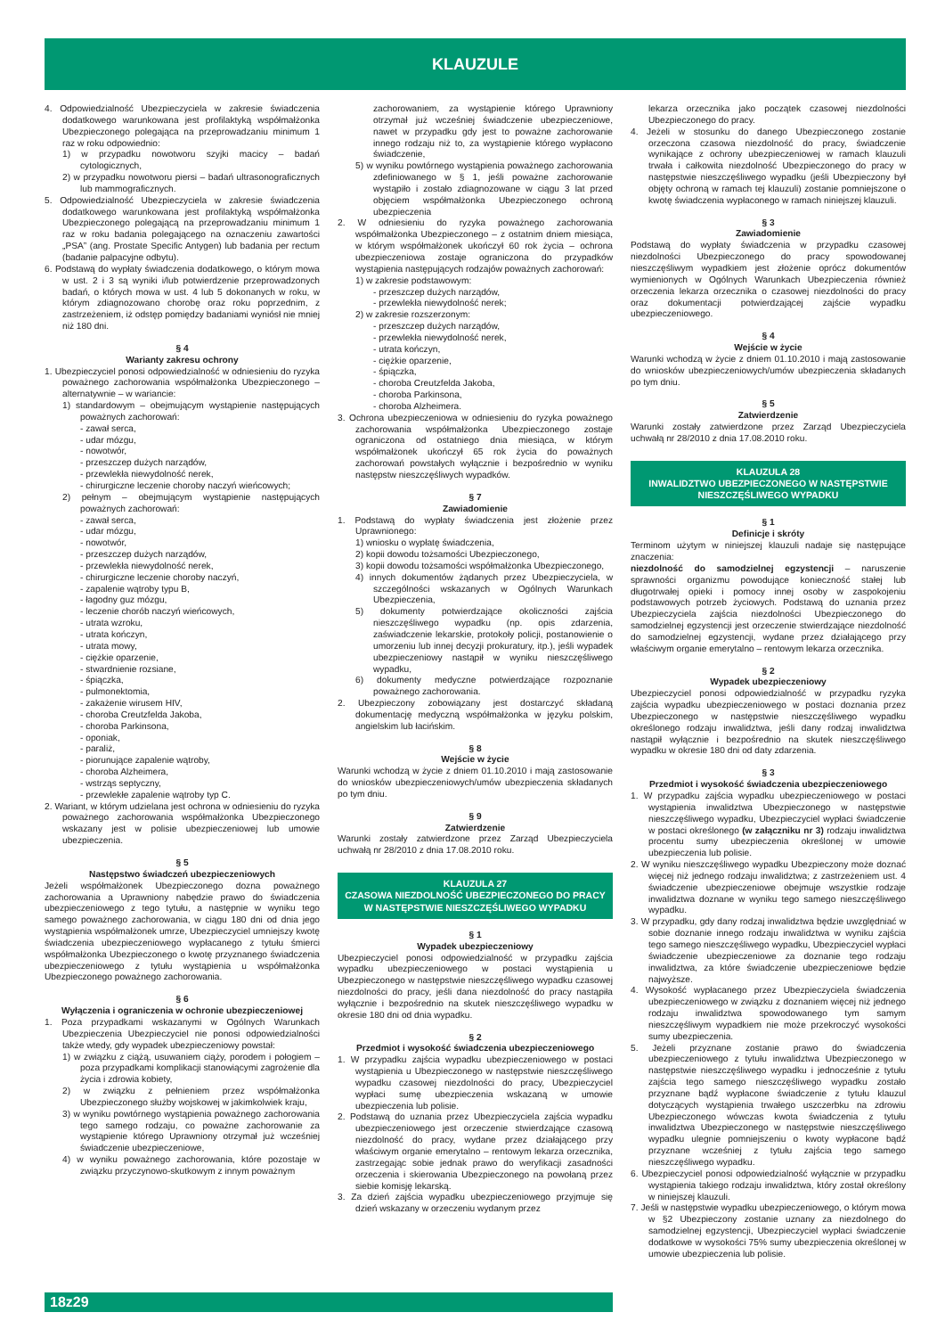KLAUZULE
4. Odpowiedzialność Ubezpieczyciela w zakresie świadczenia dodatkowego warunkowana jest profilaktyką współmałżonka Ubezpieczonego polegająca na przeprowadzaniu minimum 1 raz w roku odpowiednio:
1) w przypadku nowotworu szyjki macicy – badań cytologicznych,
2) w przypadku nowotworu piersi – badań ultrasonograficznych lub mammograficznych.
5. Odpowiedzialność Ubezpieczyciela w zakresie świadczenia dodatkowego warunkowana jest profilaktyką współmałżonka Ubezpieczonego polegającą na przeprowadzaniu minimum 1 raz w roku badania polegającego na oznaczeniu zawartości „PSA” (ang. Prostate Specific Antygen) lub badania per rectum (badanie palpacyjne odbytu).
6. Podstawą do wypłaty świadczenia dodatkowego, o którym mowa w ust. 2 i 3 są wyniki i/lub potwierdzenie przeprowadzonych badań, o których mowa w ust. 4 lub 5 dokonanych w roku, w którym zdiagnozowano chorobę oraz roku poprzednim, z zastrzeżeniem, iż odstęp pomiędzy badaniami wyniósł nie mniej niż 180 dni.
§ 4
Warianty zakresu ochrony
1. Ubezpieczyciel ponosi odpowiedzialność w odniesieniu do ryzyka poważnego zachorowania współmałżonka Ubezpieczonego – alternatywnie – w wariancie:
1) standardowym – obejmującym wystąpienie następujących poważnych zachorowań:
- zawał serca,
- udar mózgu,
- nowotwór,
- przeszczep dużych narządów,
- przewlekła niewydolność nerek,
- chirurgiczne leczenie choroby naczyń wieńcowych;
2) pełnym – obejmującym wystąpienie następujących poważnych zachorowań:
- zawał serca,
- udar mózgu,
- nowotwór,
- przeszczep dużych narządów,
- przewlekła niewydolność nerek,
- chirurgiczne leczenie choroby naczyń,
- zapalenie wątroby typu B,
- łagodny guz mózgu,
- leczenie chorób naczyń wieńcowych,
- utrata wzroku,
- utrata kończyn,
- utrata mowy,
- ciężkie oparzenie,
- stwardnienie rozsiane,
- śpiączka,
- pulmonektomia,
- zakażenie wirusem HIV,
- choroba Creutzfelda Jakoba,
- choroba Parkinsona,
- oponiak,
- paraliż,
- piorunujące zapalenie wątroby,
- choroba Alzheimera,
- wstrząs septyczny,
- przewlekłe zapalenie wątroby typ C.
2. Wariant, w którym udzielana jest ochrona w odniesieniu do ryzyka poważnego zachorowania współmałżonka Ubezpieczonego wskazany jest w polisie ubezpieczeniowej lub umowie ubezpieczenia.
§ 5
Następstwo świadczeń ubezpieczeniowych
Jeżeli współmałżonek Ubezpieczonego dozna poważnego zachorowania a Uprawniony nabędzie prawo do świadczenia ubezpieczeniowego z tego tytułu, a następnie w wyniku tego samego poważnego zachorowania, w ciągu 180 dni od dnia jego wystąpienia współmałżonek umrze, Ubezpieczyciel umniejszy kwotę świadczenia ubezpieczeniowego wypłacanego z tytułu śmierci współmałżonka Ubezpieczonego o kwotę przyznanego świadczenia ubezpieczeniowego z tytułu wystąpienia u współmałżonka Ubezpieczonego poważnego zachorowania.
§ 6
Wyłączenia i ograniczenia w ochronie ubezpieczeniowej
1. Poza przypadkami wskazanymi w Ogólnych Warunkach Ubezpieczenia Ubezpieczyciel nie ponosi odpowiedzialności także wtedy, gdy wypadek ubezpieczeniowy powstał:
1) w związku z ciążą, usuwaniem ciąży, porodem i połogiem – poza przypadkami komplikacji stanowiącymi zagrożenie dla życia i zdrowia kobiety,
2) w związku z pełnieniem przez współmałżonka Ubezpieczonego służby wojskowej w jakimkolwiek kraju,
3) w wyniku powtórnego wystąpienia poważnego zachorowania tego samego rodzaju, co poważne zachorowanie za wystąpienie którego Uprawniony otrzymał już wcześniej świadczenie ubezpieczeniowe,
4) w wyniku poważnego zachorowania, które pozostaje w związku przyczynowo-skutkowym z innym poważnym
zachorowaniem, za wystąpienie którego Uprawniony otrzymał już wcześniej świadczenie ubezpieczeniowe, nawet w przypadku gdy jest to poważne zachorowanie innego rodzaju niż to, za wystąpienie którego wypłacono świadczenie,
5) w wyniku powtórnego wystąpienia poważnego zachorowania zdefiniowanego w § 1, jeśli poważne zachorowanie wystąpiło i zostało zdiagnozowane w ciągu 3 lat przed objęciem współmałżonka Ubezpieczonego ochroną ubezpieczenia
2. W odniesieniu do ryzyka poważnego zachorowania współmałżonka Ubezpieczonego – z ostatnim dniem miesiąca, w którym współmałżonek ukończył 60 rok życia – ochrona ubezpieczeniowa zostaje ograniczona do przypadków wystąpienia następujących rodzajów poważnych zachorowań:
1) w zakresie podstawowym:
- przeszczep dużych narządów,
- przewlekła niewydolność nerek;
2) w zakresie rozszerzonym:
- przeszczep dużych narządów,
- przewlekła niewydolność nerek,
- utrata kończyn,
- ciężkie oparzenie,
- śpiączka,
- choroba Creutzfelda Jakoba,
- choroba Parkinsona,
- choroba Alzheimera.
3. Ochrona ubezpieczeniowa w odniesieniu do ryzyka poważnego zachorowania współmałżonka Ubezpieczonego zostaje ograniczona od ostatniego dnia miesiąca, w którym współmałżonek ukończył 65 rok życia do poważnych zachorowań powstałych wyłącznie i bezpośrednio w wyniku następstw nieszczęśliwych wypadków.
§ 7
Zawiadomienie
1. Podstawą do wypłaty świadczenia jest złożenie przez Uprawnionego:
1) wniosku o wypłatę świadczenia,
2) kopii dowodu tożsamości Ubezpieczonego,
3) kopii dowodu tożsamości współmałżonka Ubezpieczonego,
4) innych dokumentów żądanych przez Ubezpieczyciela, w szczególności wskazanych w Ogólnych Warunkach Ubezpieczenia,
5) dokumenty potwierdzające okoliczności zajścia nieszczęśliwego wypadku (np. opis zdarzenia, zaświadczenie lekarskie, protokoły policji, postanowienie o umorzeniu lub innej decyzji prokuratury, itp.), jeśli wypadek ubezpieczeniowy nastąpił w wyniku nieszczęśliwego wypadku,
6) dokumenty medyczne potwierdzające rozpoznanie poważnego zachorowania.
2. Ubezpieczony zobowiązany jest dostarczyć składaną dokumentację medyczną współmałżonka w języku polskim, angielskim lub łacińskim.
§ 8
Wejście w życie
Warunki wchodzą w życie z dniem 01.10.2010 i mają zastosowanie do wniosków ubezpieczeniowych/umów ubezpieczenia składanych po tym dniu.
§ 9
Zatwierdzenie
Warunki zostały zatwierdzone przez Zarząd Ubezpieczyciela uchwałą nr 28/2010 z dnia 17.08.2010 roku.
KLAUZULA 27
CZASOWA NIEZDOLNOŚĆ UBEZPIECZONEGO DO PRACY W NASTĘPSTWIE NIESZCZĘŚLIWEGO WYPADKU
§ 1
Wypadek ubezpieczeniowy
Ubezpieczyciel ponosi odpowiedzialność w przypadku zajścia wypadku ubezpieczeniowego w postaci wystąpienia u Ubezpieczonego w następstwie nieszczęśliwego wypadku czasowej niezdolności do pracy, jeśli dana niezdolność do pracy nastąpiła wyłącznie i bezpośrednio na skutek nieszczęśliwego wypadku w okresie 180 dni od dnia wypadku.
§ 2
Przedmiot i wysokość świadczenia ubezpieczeniowego
1. W przypadku zajścia wypadku ubezpieczeniowego w postaci wystąpienia u Ubezpieczonego w następstwie nieszczęśliwego wypadku czasowej niezdolności do pracy, Ubezpieczyciel wypłaci sumę ubezpieczenia wskazaną w umowie ubezpieczenia lub polisie.
2. Podstawą do uznania przez Ubezpieczyciela zajścia wypadku ubezpieczeniowego jest orzeczenie stwierdzające czasową niezdolność do pracy, wydane przez działającego przy właściwym organie emerytalno – rentowym lekarza orzecznika, zastrzegając sobie jednak prawo do weryfikacji zasadności orzeczenia i skierowania Ubezpieczonego na powołaną przez siebie komisję lekarską.
3. Za dzień zajścia wypadku ubezpieczeniowego przyjmuje się dzień wskazany w orzeczeniu wydanym przez
lekarza orzecznika jako początek czasowej niezdolności Ubezpieczonego do pracy.
4. Jeżeli w stosunku do danego Ubezpieczonego zostanie orzeczona czasowa niezdolność do pracy, świadczenie wynikające z ochrony ubezpieczeniowej w ramach klauzuli trwała i całkowita niezdolność Ubezpieczonego do pracy w następstwie nieszczęśliwego wypadku (jeśli Ubezpieczony był objęty ochroną w ramach tej klauzuli) zostanie pomniejszone o kwotę świadczenia wypłaconego w ramach niniejszej klauzuli.
§ 3
Zawiadomienie
Podstawą do wypłaty świadczenia w przypadku czasowej niezdolności Ubezpieczonego do pracy spowodowanej nieszczęśliwym wypadkiem jest złożenie oprócz dokumentów wymienionych w Ogólnych Warunkach Ubezpieczenia również orzeczenia lekarza orzecznika o czasowej niezdolności do pracy oraz dokumentacji potwierdzającej zajście wypadku ubezpieczeniowego.
§ 4
Wejście w życie
Warunki wchodzą w życie z dniem 01.10.2010 i mają zastosowanie do wniosków ubezpieczeniowych/umów ubezpieczenia składanych po tym dniu.
§ 5
Zatwierdzenie
Warunki zostały zatwierdzone przez Zarząd Ubezpieczyciela uchwałą nr 28/2010 z dnia 17.08.2010 roku.
KLAUZULA 28
INWALIDZTWO UBEZPIECZONEGO W NASTĘPSTWIE NIESZCZĘŚLIWEGO WYPADKU
§ 1
Definicje i skróty
Terminom użytym w niniejszej klauzuli nadaje się następujące znaczenia:
niezdolność do samodzielnej egzystencji – naruszenie sprawności organizmu powodujące konieczność stałej lub długotrwałej opieki i pomocy innej osoby w zaspokojeniu podstawowych potrzeb życiowych. Podstawą do uznania przez Ubezpieczyciela zajścia niezdolności Ubezpieczonego do samodzielnej egzystencji jest orzeczenie stwierdzające niezdolność do samodzielnej egzystencji, wydane przez działającego przy właściwym organie emerytalno – rentowym lekarza orzecznika.
§ 2
Wypadek ubezpieczeniowy
Ubezpieczyciel ponosi odpowiedzialność w przypadku ryzyka zajścia wypadku ubezpieczeniowego w postaci doznania przez Ubezpieczonego w następstwie nieszczęśliwego wypadku określonego rodzaju inwalidztwa, jeśli dany rodzaj inwalidztwa nastąpił wyłącznie i bezpośrednio na skutek nieszczęśliwego wypadku w okresie 180 dni od daty zdarzenia.
§ 3
Przedmiot i wysokość świadczenia ubezpieczeniowego
1. W przypadku zajścia wypadku ubezpieczeniowego w postaci wystąpienia inwalidztwa Ubezpieczonego w następstwie nieszczęśliwego wypadku, Ubezpieczyciel wypłaci świadczenie w postaci określonego (w załączniku nr 3) rodzaju inwalidztwa procentu sumy ubezpieczenia określonej w umowie ubezpieczenia lub polisie.
2. W wyniku nieszczęśliwego wypadku Ubezpieczony może doznać więcej niż jednego rodzaju inwalidztwa; z zastrzeżeniem ust. 4 świadczenie ubezpieczeniowe obejmuje wszystkie rodzaje inwalidztwa doznane w wyniku tego samego nieszczęśliwego wypadku.
3. W przypadku, gdy dany rodzaj inwalidztwa będzie uwzględniać w sobie doznanie innego rodzaju inwalidztwa w wyniku zajścia tego samego nieszczęśliwego wypadku, Ubezpieczyciel wypłaci świadczenie ubezpieczeniowe za doznanie tego rodzaju inwalidztwa, za które świadczenie ubezpieczeniowe będzie najwyższe.
4. Wysokość wypłacanego przez Ubezpieczyciela świadczenia ubezpieczeniowego w związku z doznaniem więcej niż jednego rodzaju inwalidztwa spowodowanego tym samym nieszczęśliwym wypadkiem nie może przekroczyć wysokości sumy ubezpieczenia.
5. Jeżeli przyznane zostanie prawo do świadczenia ubezpieczeniowego z tytułu inwalidztwa Ubezpieczonego w następstwie nieszczęśliwego wypadku i jednocześnie z tytułu zajścia tego samego nieszczęśliwego wypadku zostało przyznane bądź wypłacone świadczenie z tytułu klauzul dotyczących wystąpienia trwałego uszczerbku na zdrowiu Ubezpieczonego wówczas kwota świadczenia z tytułu inwalidztwa Ubezpieczonego w następstwie nieszczęśliwego wypadku ulegnie pomniejszeniu o kwoty wypłacone bądź przyznane wcześniej z tytułu zajścia tego samego nieszczęśliwego wypadku.
6. Ubezpieczyciel ponosi odpowiedzialność wyłącznie w przypadku wystąpienia takiego rodzaju inwalidztwa, który został określony w niniejszej klauzuli.
7. Jeśli w następstwie wypadku ubezpieczeniowego, o którym mowa w §2 Ubezpieczony zostanie uznany za niezdolnego do samodzielnej egzystencji, Ubezpieczyciel wypłaci świadczenie dodatkowe w wysokości 75% sumy ubezpieczenia określonej w umowie ubezpieczenia lub polisie.
18z29